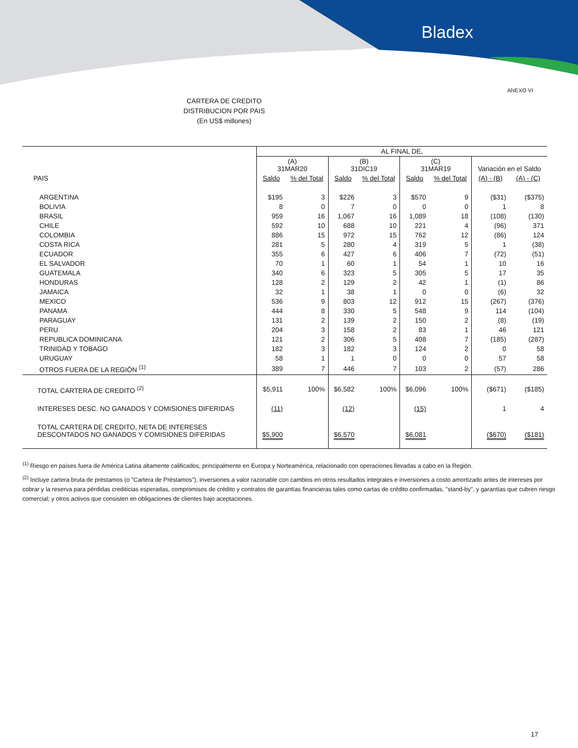Bladex
ANEXO VI
CARTERA DE CREDITO
DISTRIBUCION POR PAIS
(En US$ millones)
| | AL FINAL DE, | | | | | | | |
| --- | --- | --- | --- | --- | --- | --- | --- | --- |
| | (A) 31MAR20 | | (B) 31DIC19 | | (C) 31MAR19 | | Variación en el Saldo | |
| PAIS | Saldo | % del Total | Saldo | % del Total | Saldo | % del Total | (A) - (B) | (A) - (C) |
| ARGENTINA | $195 | 3 | $226 | 3 | $570 | 9 | ($31) | ($375) |
| BOLIVIA | 8 | 0 | 7 | 0 | 0 | 0 | 1 | 8 |
| BRASIL | 959 | 16 | 1,067 | 16 | 1,089 | 18 | (108) | (130) |
| CHILE | 592 | 10 | 688 | 10 | 221 | 4 | (96) | 371 |
| COLOMBIA | 886 | 15 | 972 | 15 | 762 | 12 | (86) | 124 |
| COSTA RICA | 281 | 5 | 280 | 4 | 319 | 5 | 1 | (38) |
| ECUADOR | 355 | 6 | 427 | 6 | 406 | 7 | (72) | (51) |
| EL SALVADOR | 70 | 1 | 60 | 1 | 54 | 1 | 10 | 16 |
| GUATEMALA | 340 | 6 | 323 | 5 | 305 | 5 | 17 | 35 |
| HONDURAS | 128 | 2 | 129 | 2 | 42 | 1 | (1) | 86 |
| JAMAICA | 32 | 1 | 38 | 1 | 0 | 0 | (6) | 32 |
| MEXICO | 536 | 9 | 803 | 12 | 912 | 15 | (267) | (376) |
| PANAMA | 444 | 8 | 330 | 5 | 548 | 9 | 114 | (104) |
| PARAGUAY | 131 | 2 | 139 | 2 | 150 | 2 | (8) | (19) |
| PERU | 204 | 3 | 158 | 2 | 83 | 1 | 46 | 121 |
| REPUBLICA DOMINICANA | 121 | 2 | 306 | 5 | 408 | 7 | (185) | (287) |
| TRINIDAD Y TOBAGO | 182 | 3 | 182 | 3 | 124 | 2 | 0 | 58 |
| URUGUAY | 58 | 1 | 1 | 0 | 0 | 0 | 57 | 58 |
| OTROS FUERA DE LA REGIÓN <sup>(1)</sup> | 389 | 7 | 446 | 7 | 103 | 2 | (57) | 286 |
| TOTAL CARTERA DE CREDITO <sup>(2)</sup> | $5,911 | 100% | $6,582 | 100% | $6,096 | 100% | ($671) | ($185) |
| INTERESES DESC. NO GANADOS Y COMISIONES DIFERIDAS | (11) | | (12) | | (15) | | 1 | 4 |
| TOTAL CARTERA DE CREDITO, NETA DE INTERESES DESCONTADOS NO GANADOS Y COMISIONES DIFERIDAS | $5,900 | | $6,570 | | $6,081 | | ($670) | ($181) |
<sup>(1)</sup> Riesgo en países fuera de América Latina altamente calificados, principalmente en Europa y Norteamérica, relacionado con operaciones llevadas a cabo en la Región.
<sup>(2)</sup> Incluye cartera bruta de préstamos (o "Cartera de Préstamos"), inversiones a valor razonable con cambios en otros resultados integrales e inversiones a costo amortizado antes de intereses por cobrar y la reserva para pérdidas crediticias esperadas, compromisos de crédito y contratos de garantías financieras tales como cartas de crédito confirmadas, "stand-by", y garantías que cubren riesgo comercial; y otros activos que consisten en obligaciones de clientes bajo aceptaciones.
17